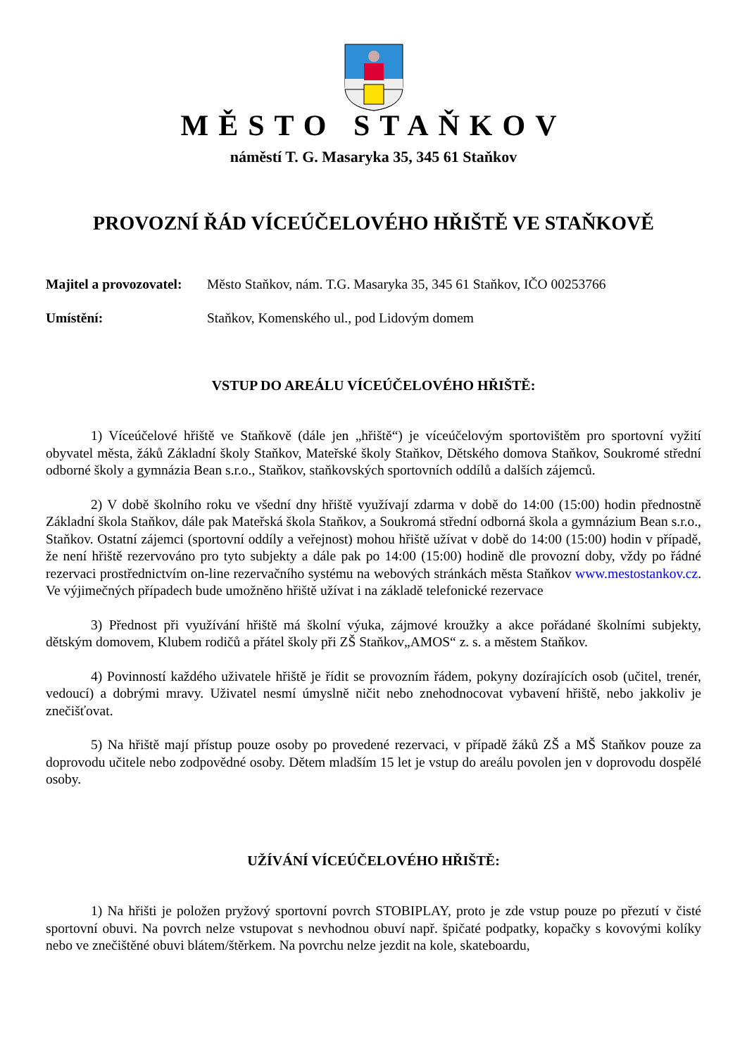MĚSTO STAŇKOV
náměstí T. G. Masaryka 35, 345 61 Staňkov
PROVOZNÍ ŘÁD VÍCEÚČELOVÉHO HŘIŠTĚ VE STAŇKOVĚ
Majitel a provozovatel: Město Staňkov, nám. T.G. Masaryka 35, 345 61 Staňkov, IČO 00253766
Umístění: Staňkov, Komenského ul., pod Lidovým domem
VSTUP DO AREÁLU VÍCEÚČELOVÉHO HŘIŠTĚ:
1) Víceúčelové hřiště ve Staňkově (dále jen „hřiště“) je víceúčelovým sportovištěm pro sportovní vyžití obyvatel města, žáků Základní školy Staňkov, Mateřské školy Staňkov, Dětského domova Staňkov, Soukromé střední odborné školy a gymnázia Bean s.r.o., Staňkov, staňkovských sportovních oddílů a dalších zájemců.
2) V době školního roku ve všední dny hřiště využívají zdarma v době do 14:00 (15:00) hodin přednostně Základní škola Staňkov, dále pak Mateřská škola Staňkov, a Soukromá střední odborná škola a gymnázium Bean s.r.o., Staňkov. Ostatní zájemci (sportovní oddíly a veřejnost) mohou hřiště užívat v době do 14:00 (15:00) hodin v případě, že není hřiště rezervováno pro tyto subjekty a dále pak po 14:00 (15:00) hodině dle provozní doby, vždy po řádné rezervaci prostřednictvím on-line rezervačního systému na webových stránkách města Staňkov www.mestostankov.cz. Ve výjimečných případech bude umožněno hřiště užívat i na základě telefonické rezervace
3) Přednost při využívání hřiště má školní výuka, zájmové kroužky a akce pořádané školními subjekty, dětským domovem, Klubem rodičů a přátel školy při ZŠ Staňkov„AMOS“ z. s. a městem Staňkov.
4) Povinností každého uživatele hřiště je řídit se provozním řádem, pokyny dozírajících osob (učitel, trenér, vedoucí) a dobrými mravy. Uživatel nesmí úmyslně ničit nebo znehodnocovat vybavení hřiště, nebo jakkoliv je znečišťovat.
5) Na hřiště mají přístup pouze osoby po provedené rezervaci, v případě žáků ZŠ a MŠ Staňkov pouze za doprovodu učitele nebo zodpovědné osoby. Dětem mladším 15 let je vstup do areálu povolen jen v doprovodu dospělé osoby.
UŽÍVÁNÍ VÍCEÚČELOVÉHO HŘIŠTĚ:
1) Na hřišti je položen pryžový sportovní povrch STOBIPLAY, proto je zde vstup pouze po přezutí v čisté sportovní obuvi. Na povrch nelze vstupovat s nevhodnou obuví např. špičaté podpatky, kopačky s kovovými kolíky nebo ve znečištěné obuvi blátem/štěrkem. Na povrchu nelze jezdit na kole, skateboardu,